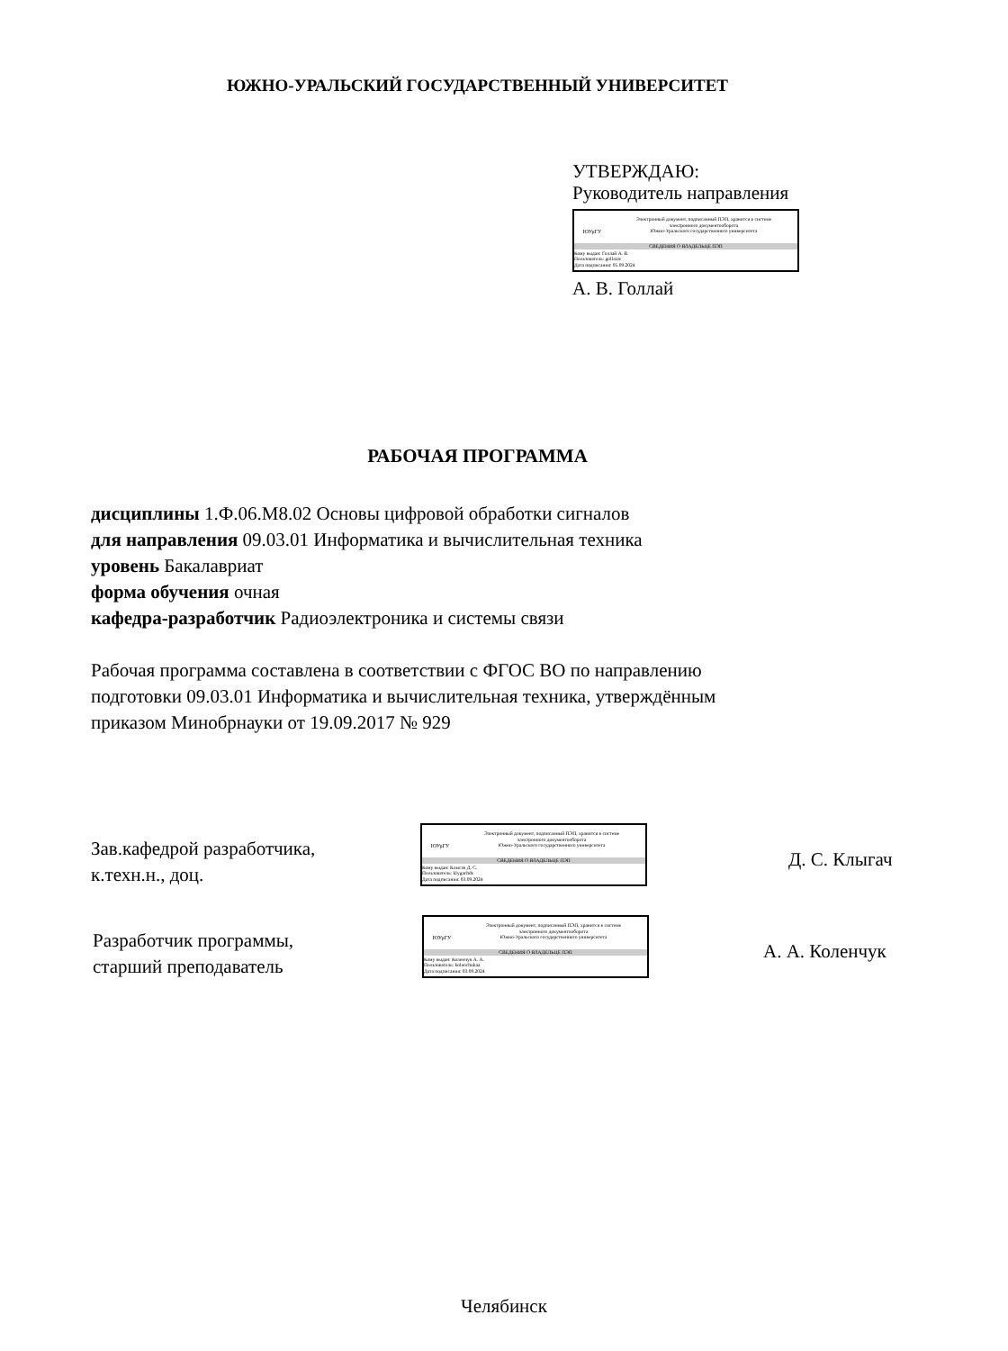ЮЖНО-УРАЛЬСКИЙ ГОСУДАРСТВЕННЫЙ УНИВЕРСИТЕТ
УТВЕРЖДАЮ:
Руководитель направления
ЮУрГУ
Электронный документ, подписанный ПЭП, хранится в системе
электронного документооборота
Южно-Уральского государственного университета
СВЕДЕНИЯ О ВЛАДЕЛЬЦЕ ПЭП
Кому выдан: Голлай А. В.
Пользователь: gollaiav
Дата подписания: 05.09.2024
А. В. Голлай
РАБОЧАЯ ПРОГРАММА
дисциплины 1.Ф.06.М8.02 Основы цифровой обработки сигналов
для направления 09.03.01 Информатика и вычислительная техника
уровень Бакалавриат
форма обучения очная
кафедра-разработчик Радиоэлектроника и системы связи
Рабочая программа составлена в соответствии с ФГОС ВО по направлению
подготовки 09.03.01 Информатика и вычислительная техника, утверждённым
приказом Минобрнауки от 19.09.2017 № 929
Зав.кафедрой разработчика,
к.техн.н., доц.
ЮУрГУ
Электронный документ, подписанный ПЭП, хранится в системе
электронного документооборота
Южно-Уральского государственного университета
СВЕДЕНИЯ О ВЛАДЕЛЬЦЕ ПЭП
Кому выдан: Клыгач Д. С.
Пользователь: klygachds
Дата подписания: 03.09.2024
Д. С. Клыгач
Разработчик программы,
старший преподаватель
ЮУрГУ
Электронный документ, подписанный ПЭП, хранится в системе
электронного документооборота
Южно-Уральского государственного университета
СВЕДЕНИЯ О ВЛАДЕЛЬЦЕ ПЭП
Кому выдан: Коленчук А. А.
Пользователь: kolenchukaa
Дата подписания: 03.09.2024
А. А. Коленчук
Челябинск